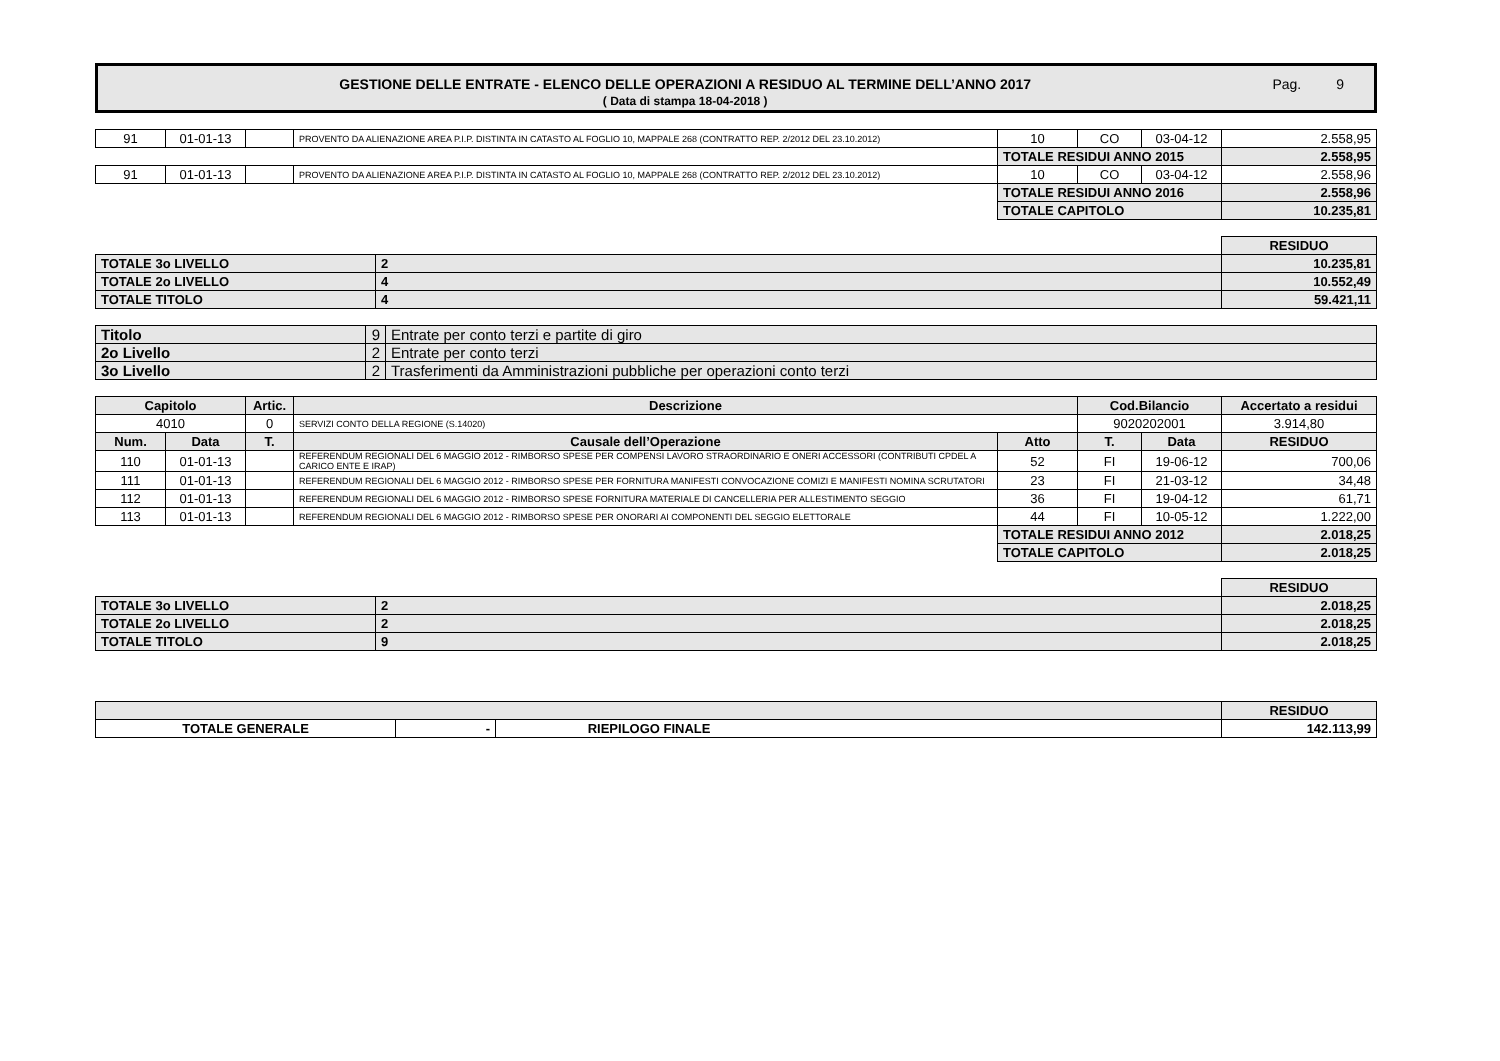GESTIONE DELLE ENTRATE - ELENCO DELLE OPERAZIONI A RESIDUO AL TERMINE DELL’ANNO 2017
( Data di stampa 18-04-2018 )
Pag. 9
| 91 | 01-01-13 | | PROVENTO DA ALIENAZIONE AREA P.I.P. DISTINTA IN CATASTO AL FOGLIO 10, MAPPALE 268 (CONTRATTO REP. 2/2012 DEL 23.10.2012) | 10 | CO | 03-04-12 | 2.558,95 |
| | | | | TOTALE RESIDUI ANNO 2015 | | | 2.558,95 |
| 91 | 01-01-13 | | PROVENTO DA ALIENAZIONE AREA P.I.P. DISTINTA IN CATASTO AL FOGLIO 10, MAPPALE 268 (CONTRATTO REP. 2/2012 DEL 23.10.2012) | 10 | CO | 03-04-12 | 2.558,96 |
| | | | | TOTALE RESIDUI ANNO 2016 | | | 2.558,96 |
| | | | | TOTALE CAPITOLO | | | 10.235,81 |
| | | RESIDUO |
| TOTALE 3o LIVELLO | 2 | 10.235,81 |
| TOTALE 2o LIVELLO | 4 | 10.552,49 |
| TOTALE TITOLO | 4 | 59.421,11 |
| Titolo | 9 | Entrate per conto terzi e partite di giro |
| 2o Livello | 2 | Entrate per conto terzi |
| 3o Livello | 2 | Trasferimenti da Amministrazioni pubbliche per operazioni conto terzi |
| Capitolo | | Artic. | Descrizione | | Cod.Bilancio | | Accertato a residui |
| --- | --- | --- | --- | --- | --- | --- | --- |
| 4010 | | 0 | SERVIZI CONTO DELLA REGIONE (S.14020) | | 9020202001 | | 3.914,80 |
| Num. | Data | T. | Causale dell’Operazione | Atto | T. | Data | RESIDUO |
| 110 | 01-01-13 | | REFERENDUM REGIONALI DEL 6 MAGGIO 2012 - RIMBORSO SPESE PER COMPENSI LAVORO STRAORDINARIO E ONERI ACCESSORI (CONTRIBUTI CPDEL A CARICO ENTE E IRAP) | 52 | FI | 19-06-12 | 700,06 |
| 111 | 01-01-13 | | REFERENDUM REGIONALI DEL 6 MAGGIO 2012 - RIMBORSO SPESE PER FORNITURA MANIFESTI CONVOCAZIONE COMIZI E MANIFESTI NOMINA SCRUTATORI | 23 | FI | 21-03-12 | 34,48 |
| 112 | 01-01-13 | | REFERENDUM REGIONALI DEL 6 MAGGIO 2012 - RIMBORSO SPESE FORNITURA MATERIALE DI CANCELLERIA PER ALLESTIMENTO SEGGIO | 36 | FI | 19-04-12 | 61,71 |
| 113 | 01-01-13 | | REFERENDUM REGIONALI DEL 6 MAGGIO 2012 - RIMBORSO SPESE PER ONORARI AI COMPONENTI DEL SEGGIO ELETTORALE | 44 | FI | 10-05-12 | 1.222,00 |
| | | | | TOTALE RESIDUI ANNO 2012 | | | 2.018,25 |
| | | | | TOTALE CAPITOLO | | | 2.018,25 |
| | | RESIDUO |
| TOTALE 3o LIVELLO | 2 | 2.018,25 |
| TOTALE 2o LIVELLO | 2 | 2.018,25 |
| TOTALE TITOLO | 9 | 2.018,25 |
| | | | RESIDUO |
| TOTALE GENERALE | - | RIEPILOGO FINALE | 142.113,99 |